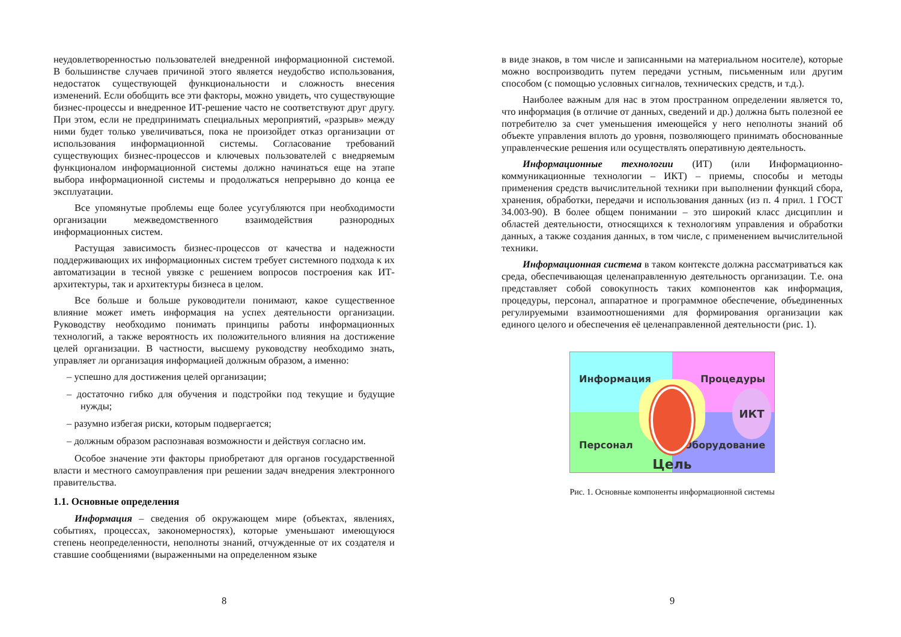неудовлетворенностью пользователей внедренной информационной системой. В большинстве случаев причиной этого является неудобство использования, недостаток существующей функциональности и сложность внесения изменений. Если обобщить все эти факторы, можно увидеть, что существующие бизнес-процессы и внедренное ИТ-решение часто не соответствуют друг другу. При этом, если не предпринимать специальных мероприятий, «разрыв» между ними будет только увеличиваться, пока не произойдет отказ организации от использования информационной системы. Согласование требований существующих бизнес-процессов и ключевых пользователей с внедряемым функционалом информационной системы должно начинаться еще на этапе выбора информационной системы и продолжаться непрерывно до конца ее эксплуатации.
Все упомянутые проблемы еще более усугубляются при необходимости организации межведомственного взаимодействия разнородных информационных систем.
Растущая зависимость бизнес-процессов от качества и надежности поддерживающих их информационных систем требует системного подхода к их автоматизации в тесной увязке с решением вопросов построения как ИТ-архитектуры, так и архитектуры бизнеса в целом.
Все больше и больше руководители понимают, какое существенное влияние может иметь информация на успех деятельности организации. Руководству необходимо понимать принципы работы информационных технологий, а также вероятность их положительного влияния на достижение целей организации. В частности, высшему руководству необходимо знать, управляет ли организация информацией должным образом, а именно:
– успешно для достижения целей организации;
– достаточно гибко для обучения и подстройки под текущие и будущие нужды;
– разумно избегая риски, которым подвергается;
– должным образом распознавая возможности и действуя согласно им.
Особое значение эти факторы приобретают для органов государственной власти и местного самоуправления при решении задач внедрения электронного правительства.
1.1. Основные определения
Информация – сведения об окружающем мире (объектах, явлениях, событиях, процессах, закономерностях), которые уменьшают имеющуюся степень неопределенности, неполноты знаний, отчужденные от их создателя и ставшие сообщениями (выраженными на определенном языке
8
в виде знаков, в том числе и записанными на материальном носителе), которые можно воспроизводить путем передачи устным, письменным или другим способом (с помощью условных сигналов, технических средств, и т.д.).
Наиболее важным для нас в этом пространном определении является то, что информация (в отличие от данных, сведений и др.) должна быть полезной ее потребителю за счет уменьшения имеющейся у него неполноты знаний об объекте управления вплоть до уровня, позволяющего принимать обоснованные управленческие решения или осуществлять оперативную деятельность.
Информационные технологии (ИТ) (или Информационно-коммуникационные технологии – ИКТ) – приемы, способы и методы применения средств вычислительной техники при выполнении функций сбора, хранения, обработки, передачи и использования данных (из п. 4 прил. 1 ГОСТ 34.003-90). В более общем понимании – это широкий класс дисциплин и областей деятельности, относящихся к технологиям управления и обработки данных, а также создания данных, в том числе, с применением вычислительной техники.
Информационная система в таком контексте должна рассматриваться как среда, обеспечивающая целенаправленную деятельность организации. Т.е. она представляет собой совокупность таких компонентов как информация, процедуры, персонал, аппаратное и программное обеспечение, объединенных регулируемыми взаимоотношениями для формирования организации как единого целого и обеспечения её целенаправленной деятельности (рис. 1).
Информация
Процедуры
Персонал
Оборудование
Цель ИКТ
Рис. 1. Основные компоненты информационной системы
9